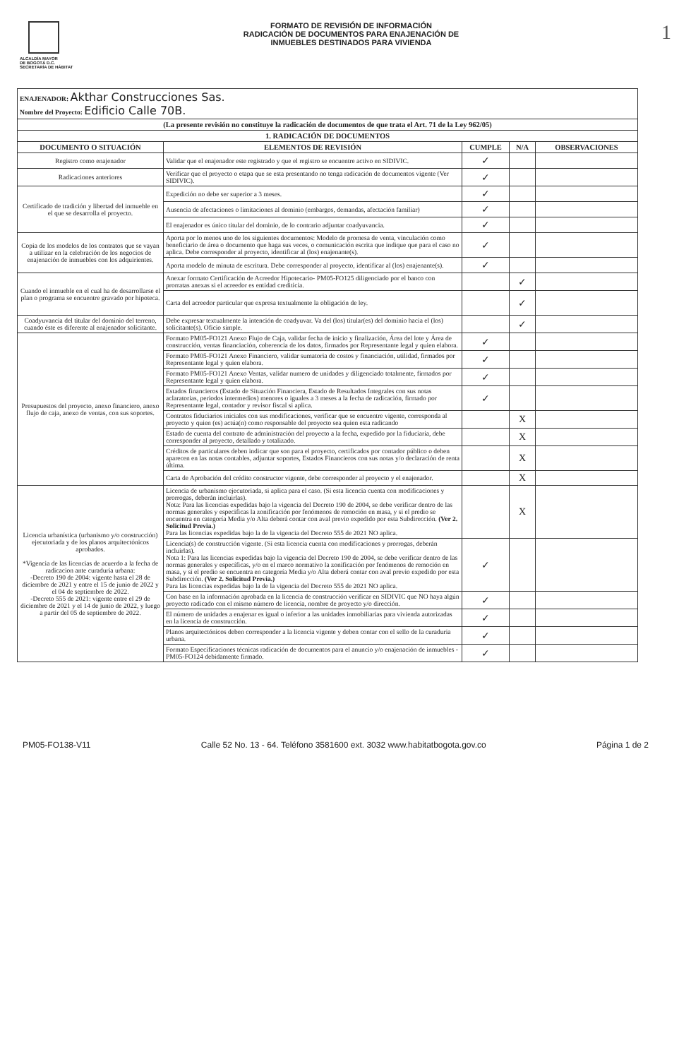ALCALDÍA MAYOR
DE BOGOTÁ D.C.
SECRETARÍA DE HÁBITAT
FORMATO DE REVISIÓN DE INFORMACIÓN
RADICACIÓN DE DOCUMENTOS PARA ENAJENACIÓN DE
INMUEBLES DESTINADOS PARA VIVIENDA
1
| ENAJENADOR: Akthar Construcciones Sas. Nombre del Proyecto: Edificio Calle 70B. | | | | |
| (La presente revisión no constituye la radicación de documentos de que trata el Art. 71 de la Ley 962/05) | | | | |
| 1. RADICACIÓN DE DOCUMENTOS | | | | |
| DOCUMENTO O SITUACIÓN | ELEMENTOS DE REVISIÓN | CUMPLE | N/A | OBSERVACIONES |
| Registro como enajenador | Validar que el enajenador este registrado y que el registro se encuentre activo en SIDIVIC. | ✓ | | |
| Radicaciones anteriores | Verificar que el proyecto o etapa que se esta presentando no tenga radicación de documentos vigente (Ver SIDIVIC). | ✓ | | |
| Certificado de tradición y libertad del inmueble en el que se desarrolla el proyecto. | Expedición no debe ser superior a 3 meses. | ✓ | | |
| | Ausencia de afectaciones o limitaciones al dominio (embargos, demandas, afectación familiar) | ✓ | | |
| | El enajenador es único titular del dominio, de lo contrario adjuntar coadyuvancia. | ✓ | | |
| Copia de los modelos de los contratos que se vayan a utilizar en la celebración de los negocios de enajenación de inmuebles con los adquirientes. | Aporta por lo menos uno de los siguientes documentos: Modelo de promesa de venta, vinculación como beneficiario de área o documento que haga sus veces, o comunicación escrita que indique que para el caso no aplica. Debe corresponder al proyecto, identificar al (los) enajenante(s). | ✓ | | |
| | Aporta modelo de minuta de escritura. Debe corresponder al proyecto, identificar al (los) enajenante(s). | ✓ | | |
| Cuando el inmueble en el cual ha de desarrollarse el plan o programa se encuentre gravado por hipoteca. | Anexar formato Certificación de Acreedor Hipotecario- PM05-FO125 diligenciado por el banco con prorratas anexas si el acreedor es entidad crediticia. | | ✓ | |
| | Carta del acreedor particular que expresa textualmente la obligación de ley. | | ✓ | |
| Coadyuvancia del titular del dominio del terreno, cuando éste es diferente al enajenador solicitante. | Debe expresar textualmente la intención de coadyuvar. Va del (los) titular(es) del dominio hacia el (los) solicitante(s). Oficio simple. | | ✓ | |
| Presupuestos del proyecto, anexo financiero, anexo flujo de caja, anexo de ventas, con sus soportes. | Formato PM05-FO121 Anexo Flujo de Caja, validar fecha de inicio y finalización, Área del lote y Área de construcción, ventas financiación, coherencia de los datos, firmados por Representante legal y quien elabora. | ✓ | | |
| | Formato PM05-FO121 Anexo Financiero, validar sumatoria de costos y financiación, utilidad, firmados por Representante legal y quien elabora. | ✓ | | |
| | Formato PM05-FO121 Anexo Ventas, validar numero de unidades y diligenciado totalmente, firmados por Representante legal y quien elabora. | ✓ | | |
| | Estados financieros (Estado de Situación Financiera, Estado de Resultados Integrales con sus notas aclaratorias, periodos intermedios) menores o iguales a 3 meses a la fecha de radicación, firmado por Representante legal, contador y revisor fiscal si aplica. | ✓ | | |
| | Contratos fiduciarios iniciales con sus modificaciones, verificar que se encuentre vigente, corresponda al proyecto y quien (es) actúa(n) como responsable del proyecto sea quien esta radicando | | X | |
| | Estado de cuenta del contrato de administración del proyecto a la fecha, expedido por la fiduciaria, debe corresponder al proyecto, detallado y totalizado. | | X | |
| | Créditos de particulares deben indicar que son para el proyecto, certificados por contador público o deben aparecen en las notas contables, adjuntar soportes, Estados Financieros con sus notas y/o declaración de renta última. | | X | |
| | Carta de Aprobación del crédito constructor vigente, debe corresponder al proyecto y el enajenador. | | X | |
| Licencia urbanística (urbanismo y/o construcción) ejecutoriada y de los planos arquitectónicos aprobados. *Vigencia de las licencias de acuerdo a la fecha de radicacion ante curaduria urbana: -Decreto 190 de 2004: vigente hasta el 28 de diciembre de 2021 y entre el 15 de junio de 2022 y el 04 de septiembre de 2022. -Decreto 555 de 2021: vigente entre el 29 de diciembre de 2021 y el 14 de junio de 2022, y luego a partir del 05 de septiembre de 2022. | Licencia de urbanismo ejecutoriada, si aplica para el caso. (Si esta licencia cuenta con modificaciones y prorrogas, deberán incluirlas). Nota: Para las licencias expedidas bajo la vigencia del Decreto 190 de 2004, se debe verificar dentro de las normas generales y especificas la zonificación por fenómenos de remoción en masa, y si el predio se encuentra en categoría Media y/o Alta deberá contar con aval previo expedido por esta Subdirección. (Ver 2. Solicitud Previa.) Para las licencias expedidas bajo la de la vigencia del Decreto 555 de 2021 NO aplica. | | X | |
| | Licencia(s) de construcción vigente. (Si esta licencia cuenta con modificaciones y prorrogas, deberán incluirlas). Nota 1: Para las licencias expedidas bajo la vigencia del Decreto 190 de 2004, se debe verificar dentro de las normas generales y específicas, y/o en el marco normativo la zonificación por fenómenos de remoción en masa, y si el predio se encuentra en categoría Media y/o Alta deberá contar con aval previo expedido por esta Subdirección. (Ver 2. Solicitud Previa.) Para las licencias expedidas bajo la de la vigencia del Decreto 555 de 2021 NO aplica. | ✓ | | |
| | Con base en la información aprobada en la licencia de construcción verificar en SIDIVIC que NO haya algún proyecto radicado con el mismo número de licencia, nombre de proyecto y/o dirección. | ✓ | | |
| | El número de unidades a enajenar es igual o inferior a las unidades inmobiliarias para vivienda autorizadas en la licencia de construcción. | ✓ | | |
| | Planos arquitectónicos deben corresponder a la licencia vigente y deben contar con el sello de la curaduria urbana. | ✓ | | |
| | Formato Especificaciones técnicas radicación de documentos para el anuncio y/o enajenación de inmuebles - PM05-FO124 debidamente firmado. | ✓ | | |
PM05-FO138-V11 Calle 52 No. 13 - 64. Teléfono 3581600 ext. 3032 www.habitatbogota.gov.co Página 1 de 2